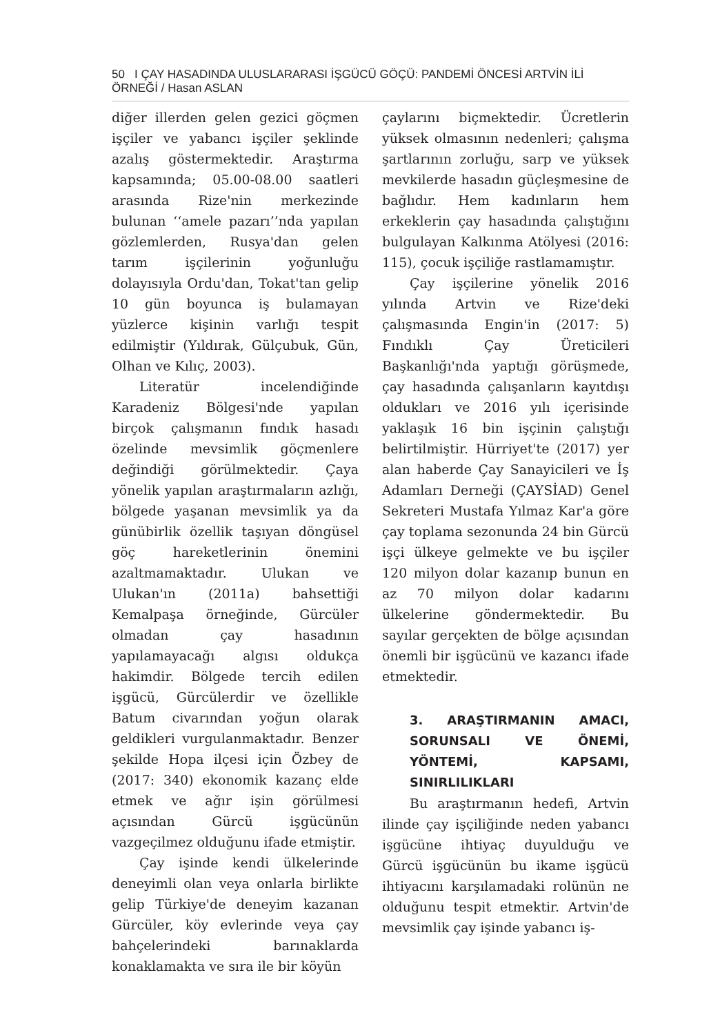50 I ÇAY HASADINDA ULUSLARARASI İŞGÜCÜ GÖÇÜ: PANDEMİ ÖNCESİ ARTVİN İLİ ÖRNEĞİ / Hasan ASLAN
diğer illerden gelen gezici göçmen işçiler ve yabancı işçiler şeklinde azalış göstermektedir. Araştırma kapsamında; 05.00-08.00 saatleri arasında Rize'nin merkezinde bulunan ‘‘amele pazarı’’nda yapılan gözlemlerden, Rusya'dan gelen tarım işçilerinin yoğunluğu dolayısıyla Ordu'dan, Tokat'tan gelip 10 gün boyunca iş bulamayan yüzlerce kişinin varlığı tespit edilmiştir (Yıldırak, Gülçubuk, Gün, Olhan ve Kılıç, 2003).
Literatür incelendiğinde Karadeniz Bölgesi'nde yapılan birçok çalışmanın fındık hasadı özelinde mevsimlik göçmenlere değindiği görülmektedir. Çaya yönelik yapılan araştırmaların azlığı, bölgede yaşanan mevsimlik ya da günübirlik özellik taşıyan döngüsel göç hareketlerinin önemini azaltmamaktadır. Ulukan ve Ulukan'ın (2011a) bahsettiği Kemalpaşa örneğinde, Gürcüler olmadan çay hasadının yapılamayacağı algısı oldukça hakimdir. Bölgede tercih edilen işgücü, Gürcülerdir ve özellikle Batum civarından yoğun olarak geldikleri vurgulanmaktadır. Benzer şekilde Hopa ilçesi için Özbey de (2017: 340) ekonomik kazanç elde etmek ve ağır işin görülmesi açısından Gürcü işgücünün vazgeçilmez olduğunu ifade etmiştir.
Çay işinde kendi ülkelerinde deneyimli olan veya onlarla birlikte gelip Türkiye'de deneyim kazanan Gürcüler, köy evlerinde veya çay bahçelerindeki barınaklarda konaklamakta ve sıra ile bir köyün
çaylarını biçmektedir. Ücretlerin yüksek olmasının nedenleri; çalışma şartlarının zorluğu, sarp ve yüksek mevkilerde hasadın güçleşmesine de bağlıdır. Hem kadınların hem erkeklerin çay hasadında çalıştığını bulgulayan Kalkınma Atölyesi (2016: 115), çocuk işçiliğe rastlamamıştır.
Çay işçilerine yönelik 2016 yılında Artvin ve Rize'deki çalışmasında Engin'in (2017: 5) Fındıklı Çay Üreticileri Başkanlığı'nda yaptığı görüşmede, çay hasadında çalışanların kayıtdışı oldukları ve 2016 yılı içerisinde yaklaşık 16 bin işçinin çalıştığı belirtilmiştir. Hürriyet'te (2017) yer alan haberde Çay Sanayicileri ve İş Adamları Derneği (ÇAYSİAD) Genel Sekreteri Mustafa Yılmaz Kar'a göre çay toplama sezonunda 24 bin Gürcü işçi ülkeye gelmekte ve bu işçiler 120 milyon dolar kazanıp bunun en az 70 milyon dolar kadarını ülkelerine göndermektedir. Bu sayılar gerçekten de bölge açısından önemli bir işgücünü ve kazancı ifade etmektedir.
3. ARAŞTIRMANIN AMACI, SORUNSALI VE ÖNEMİ, YÖNTEMİ, KAPSAMI, SINIRLILIKLARI
Bu araştırmanın hedefi, Artvin ilinde çay işçiliğinde neden yabancı işgücüne ihtiyaç duyulduğu ve Gürcü işgücünün bu ikame işgücü ihtiyacını karşılamadaki rolünün ne olduğunu tespit etmektir. Artvin'de mevsimlik çay işinde yabancı iş-